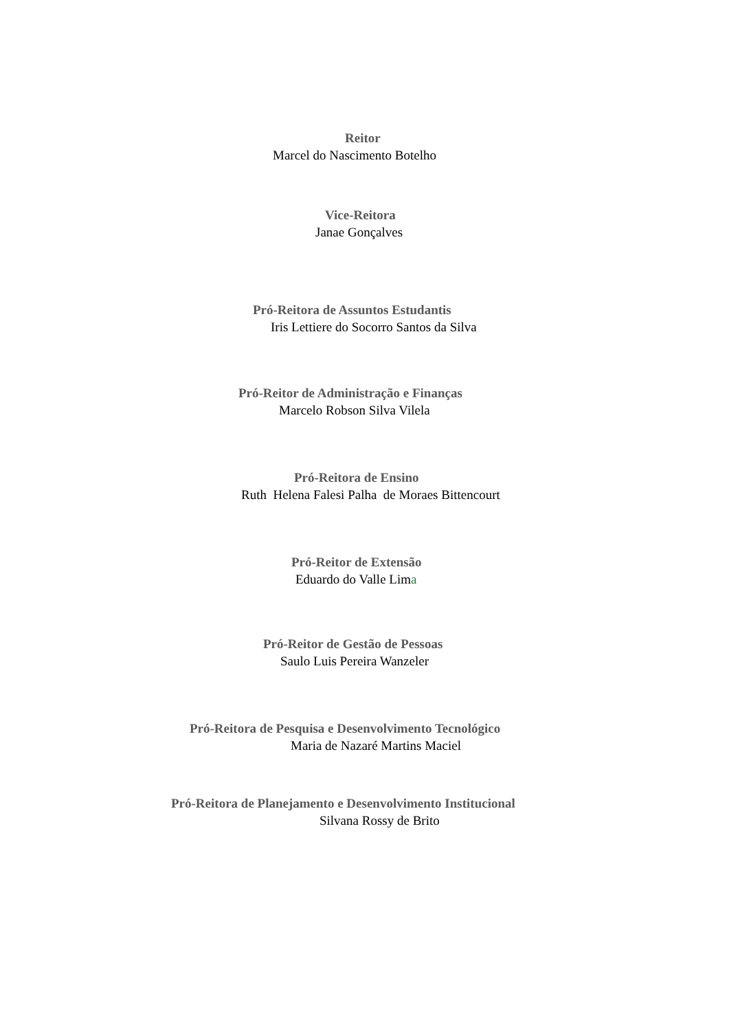Reitor
Marcel do Nascimento Botelho
Vice-Reitora
Janae Gonçalves
Pró-Reitora de Assuntos Estudantis
Iris Lettiere do Socorro Santos da Silva
Pró-Reitor de Administração e Finanças
Marcelo Robson Silva Vilela
Pró-Reitora de Ensino
Ruth Helena Falesi Palha de Moraes Bittencourt
Pró-Reitor de Extensão
Eduardo do Valle Lima
Pró-Reitor de Gestão de Pessoas
Saulo Luis Pereira Wanzeler
Pró-Reitora de Pesquisa e Desenvolvimento Tecnológico
Maria de Nazaré Martins Maciel
Pró-Reitora de Planejamento e Desenvolvimento Institucional
Silvana Rossy de Brito